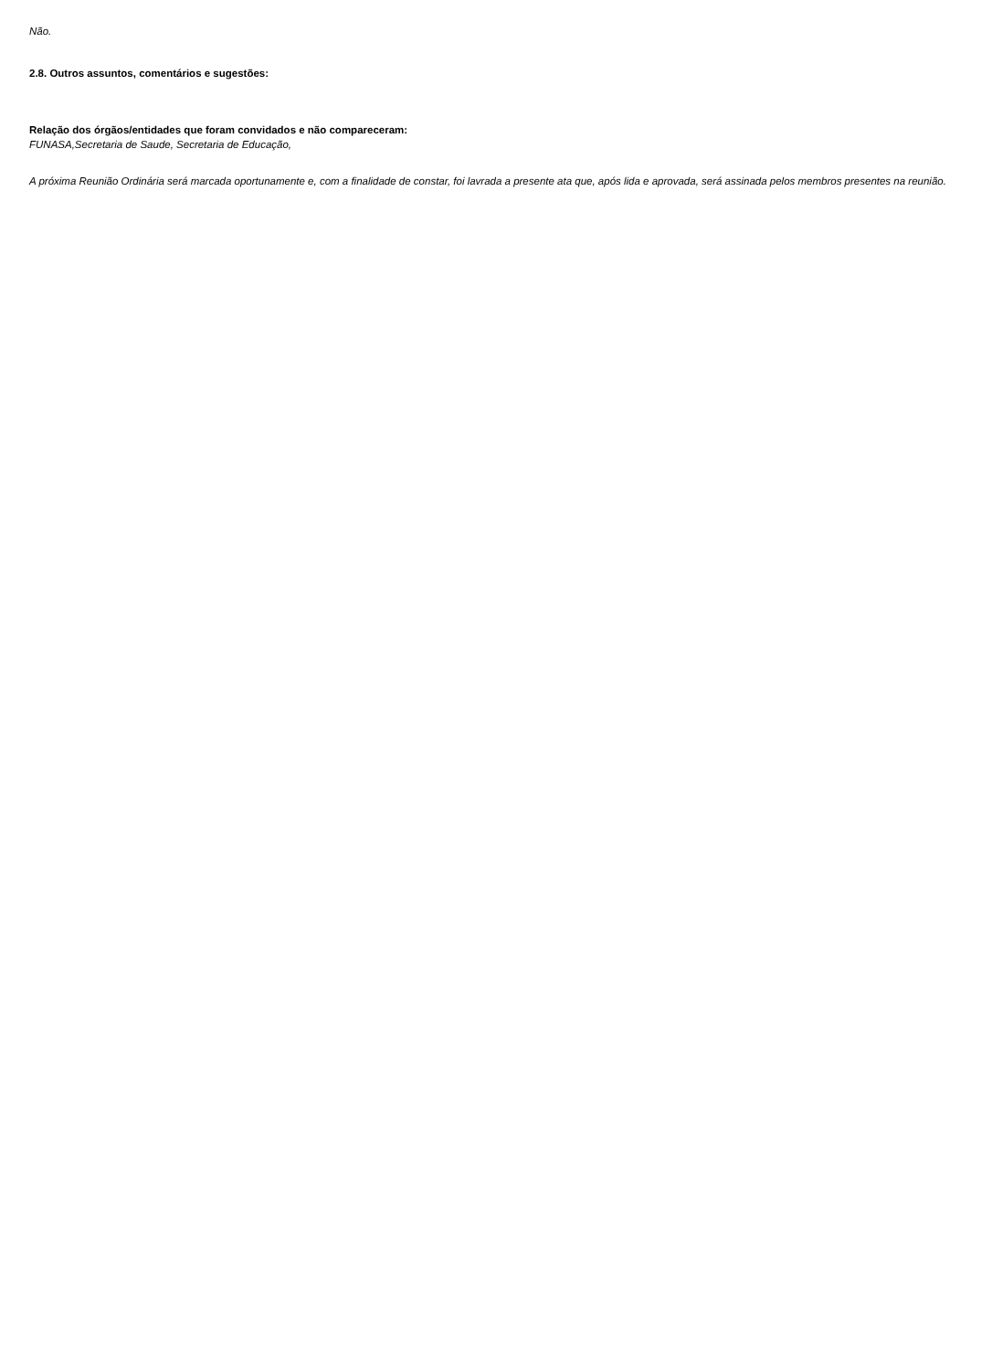Não.
2.8. Outros assuntos, comentários e sugestões:
Relação dos órgãos/entidades que foram convidados e não compareceram:
FUNASA,Secretaria de Saude, Secretaria de Educação,
A próxima Reunião Ordinária será marcada oportunamente e, com a finalidade de constar, foi lavrada a presente ata que, após lida e aprovada, será assinada pelos membros presentes na reunião.